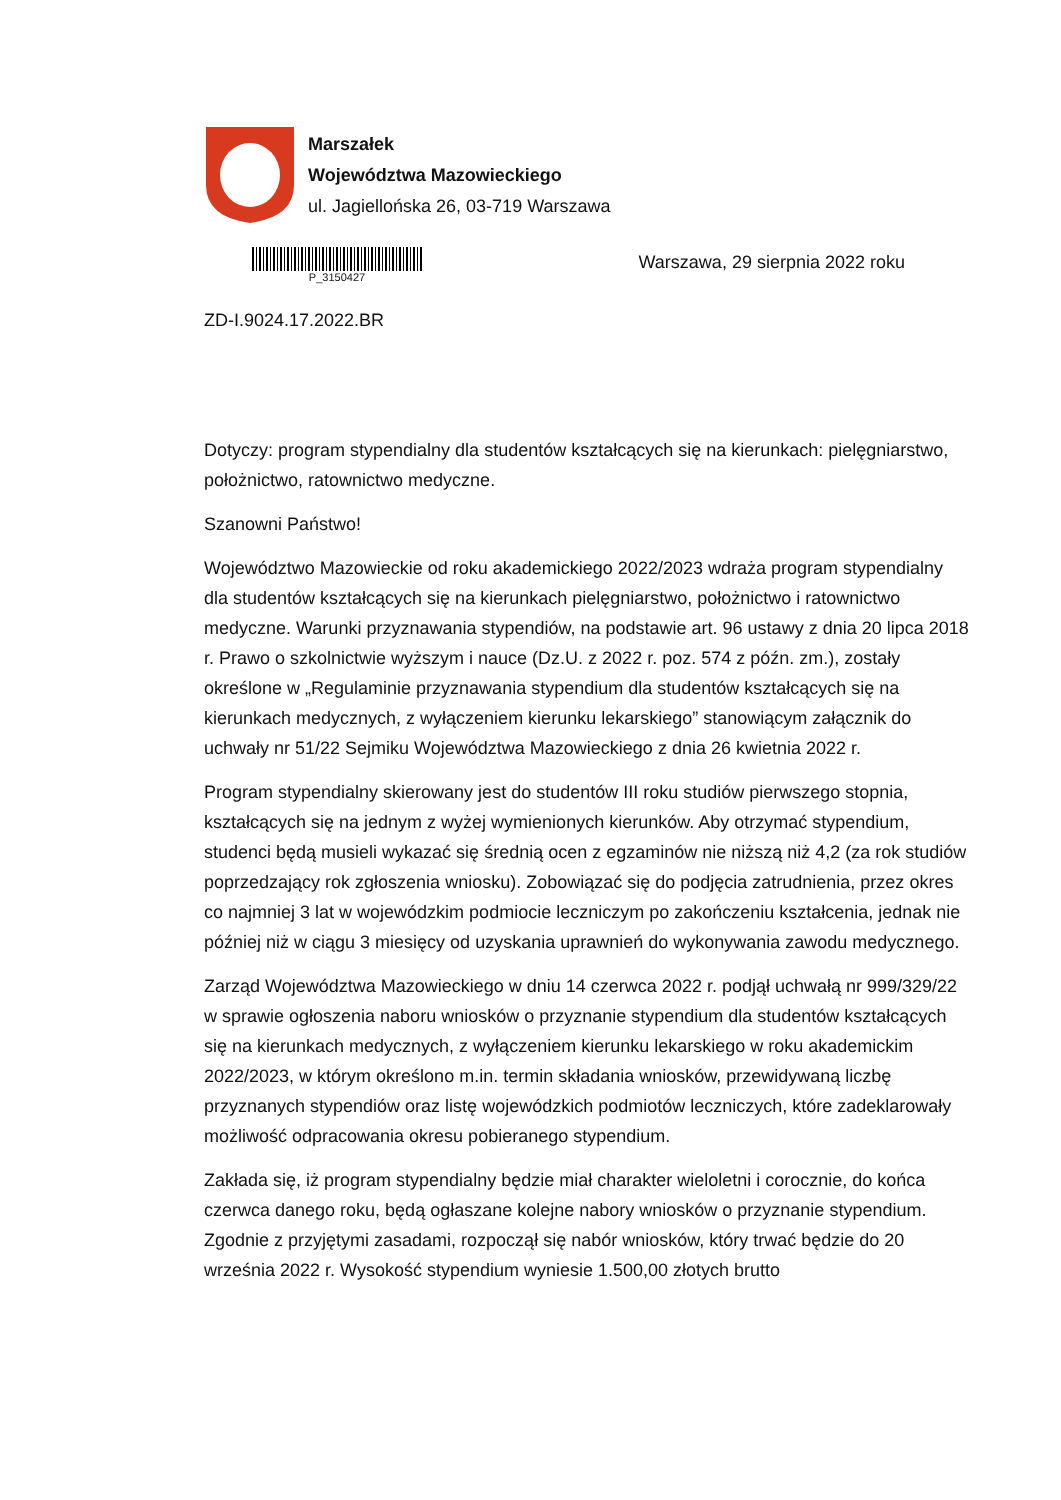Marszałek
Województwa Mazowieckiego
ul. Jagiellońska 26, 03-719 Warszawa
P_3150427
Warszawa, 29 sierpnia 2022 roku
ZD-I.9024.17.2022.BR
Dotyczy: program stypendialny dla studentów kształcących się na kierunkach: pielęgniarstwo, położnictwo, ratownictwo medyczne.
Szanowni Państwo!
Województwo Mazowieckie od roku akademickiego 2022/2023 wdraża program stypendialny dla studentów kształcących się na kierunkach pielęgniarstwo, położnictwo i ratownictwo medyczne. Warunki przyznawania stypendiów, na podstawie art. 96 ustawy z dnia 20 lipca 2018 r. Prawo o szkolnictwie wyższym i nauce (Dz.U. z 2022 r. poz. 574 z późn. zm.), zostały określone w „Regulaminie przyznawania stypendium dla studentów kształcących się na kierunkach medycznych, z wyłączeniem kierunku lekarskiego” stanowiącym załącznik do uchwały nr 51/22 Sejmiku Województwa Mazowieckiego z dnia 26 kwietnia 2022 r.
Program stypendialny skierowany jest do studentów III roku studiów pierwszego stopnia, kształcących się na jednym z wyżej wymienionych kierunków. Aby otrzymać stypendium, studenci będą musieli wykazać się średnią ocen z egzaminów nie niższą niż 4,2 (za rok studiów poprzedzający rok zgłoszenia wniosku). Zobowiązać się do podjęcia zatrudnienia, przez okres co najmniej 3 lat w wojewódzkim podmiocie leczniczym po zakończeniu kształcenia, jednak nie później niż w ciągu 3 miesięcy od uzyskania uprawnień do wykonywania zawodu medycznego.
Zarząd Województwa Mazowieckiego w dniu 14 czerwca 2022 r. podjął uchwałą nr 999/329/22 w sprawie ogłoszenia naboru wniosków o przyznanie stypendium dla studentów kształcących się na kierunkach medycznych, z wyłączeniem kierunku lekarskiego w roku akademickim 2022/2023, w którym określono m.in. termin składania wniosków, przewidywaną liczbę przyznanych stypendiów oraz listę wojewódzkich podmiotów leczniczych, które zadeklarowały możliwość odpracowania okresu pobieranego stypendium.
Zakłada się, iż program stypendialny będzie miał charakter wieloletni i corocznie, do końca czerwca danego roku, będą ogłaszane kolejne nabory wniosków o przyznanie stypendium. Zgodnie z przyjętymi zasadami, rozpoczął się nabór wniosków, który trwać będzie do 20 września 2022 r. Wysokość stypendium wyniesie 1.500,00 złotych brutto